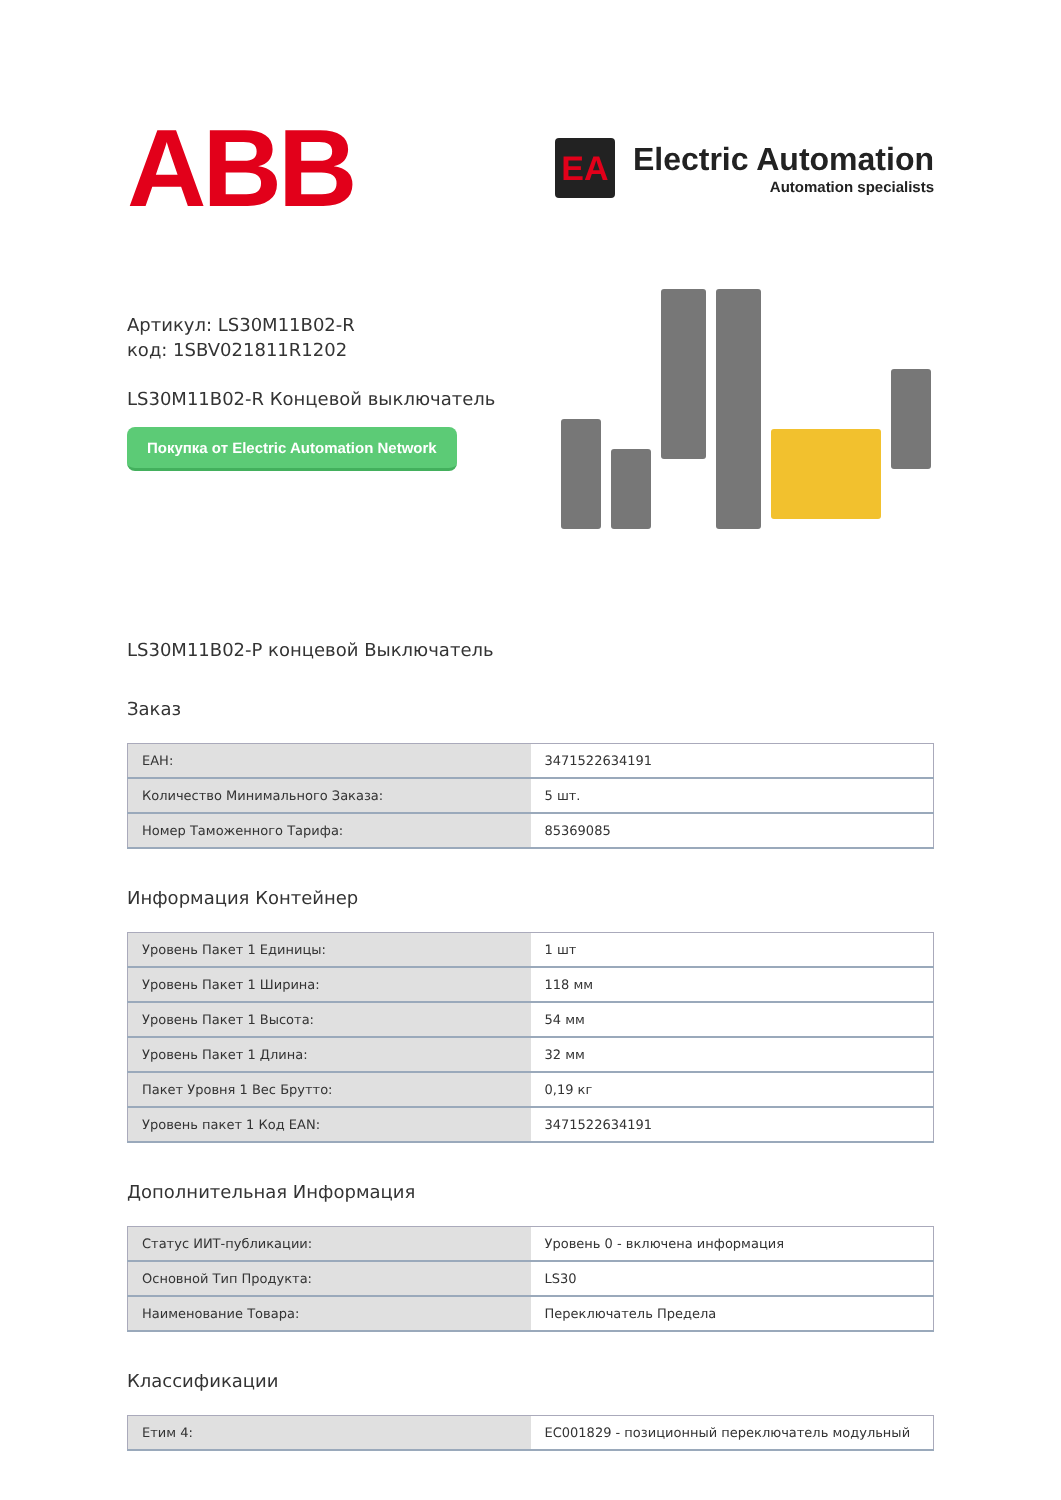ABB
EA
Electric Automation
Automation specialists
Артикул: LS30M11B02-R
код: 1SBV021811R1202
LS30M11B02-R Концевой выключатель
Покупка от Electric Automation Network
LS30M11B02-Р концевой Выключатель
Заказ
| ЕАН: | 3471522634191 |
| Количество Минимального Заказа: | 5 шт. |
| Номер Таможенного Тарифа: | 85369085 |
Информация Контейнер
| Уровень Пакет 1 Единицы: | 1 шт |
| Уровень Пакет 1 Ширина: | 118 мм |
| Уровень Пакет 1 Высота: | 54 мм |
| Уровень Пакет 1 Длина: | 32 мм |
| Пакет Уровня 1 Вес Брутто: | 0,19 кг |
| Уровень пакет 1 Код EAN: | 3471522634191 |
Дополнительная Информация
| Статус ИИТ-публикации: | Уровень 0 - включена информация |
| Основной Тип Продукта: | LS30 |
| Наименование Товара: | Переключатель Предела |
Классификации
| Етим 4: | EC001829 - позиционный переключатель модульный |